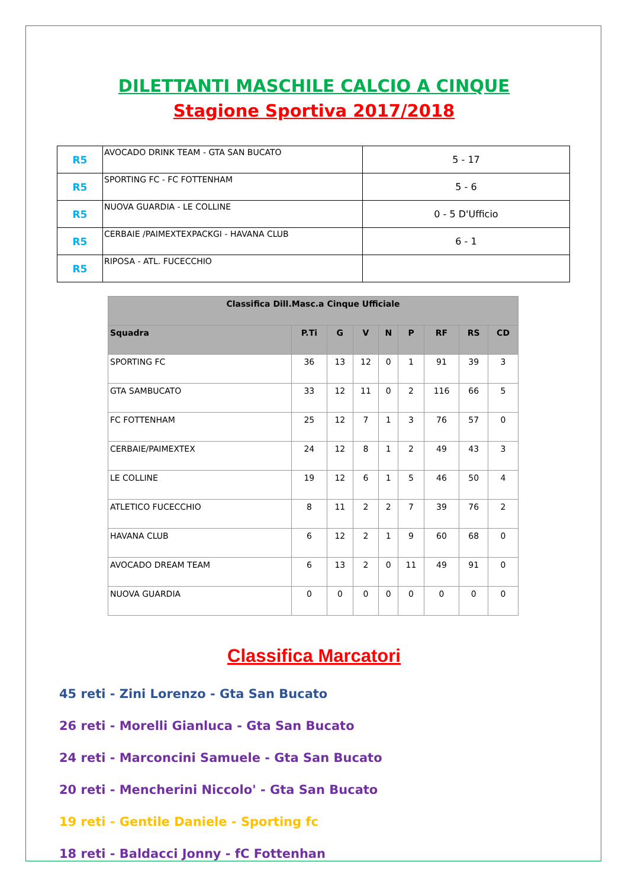DILETTANTI MASCHILE CALCIO A CINQUE
Stagione Sportiva 2017/2018
| R5 | AVOCADO DRINK TEAM - GTA SAN BUCATO | 5 - 17 |
| R5 | SPORTING FC - FC FOTTENHAM | 5 - 6 |
| R5 | NUOVA GUARDIA - LE COLLINE | 0 - 5 D'Ufficio |
| R5 | CERBAIE /PAIMEXTEXPACKGI - HAVANA CLUB | 6 - 1 |
| R5 | RIPOSA - ATL. FUCECCHIO | |
| Classifica Dill.Masc.a Cinque Ufficiale | | | | | | | | |
| --- | --- | --- | --- | --- | --- | --- | --- | --- |
| Squadra | P.Ti | G | V | N | P | RF | RS | CD |
| SPORTING FC | 36 | 13 | 12 | 0 | 1 | 91 | 39 | 3 |
| GTA SAMBUCATO | 33 | 12 | 11 | 0 | 2 | 116 | 66 | 5 |
| FC FOTTENHAM | 25 | 12 | 7 | 1 | 3 | 76 | 57 | 0 |
| CERBAIE/PAIMEXTEX | 24 | 12 | 8 | 1 | 2 | 49 | 43 | 3 |
| LE COLLINE | 19 | 12 | 6 | 1 | 5 | 46 | 50 | 4 |
| ATLETICO FUCECCHIO | 8 | 11 | 2 | 2 | 7 | 39 | 76 | 2 |
| HAVANA CLUB | 6 | 12 | 2 | 1 | 9 | 60 | 68 | 0 |
| AVOCADO DREAM TEAM | 6 | 13 | 2 | 0 | 11 | 49 | 91 | 0 |
| NUOVA GUARDIA | 0 | 0 | 0 | 0 | 0 | 0 | 0 | 0 |
Classifica Marcatori
45 reti - Zini Lorenzo - Gta San Bucato
26 reti - Morelli Gianluca - Gta San Bucato
24 reti - Marconcini Samuele - Gta San Bucato
20 reti - Mencherini Niccolo' - Gta San Bucato
19 reti - Gentile Daniele - Sporting fc
18 reti - Baldacci Jonny - fC Fottenhan